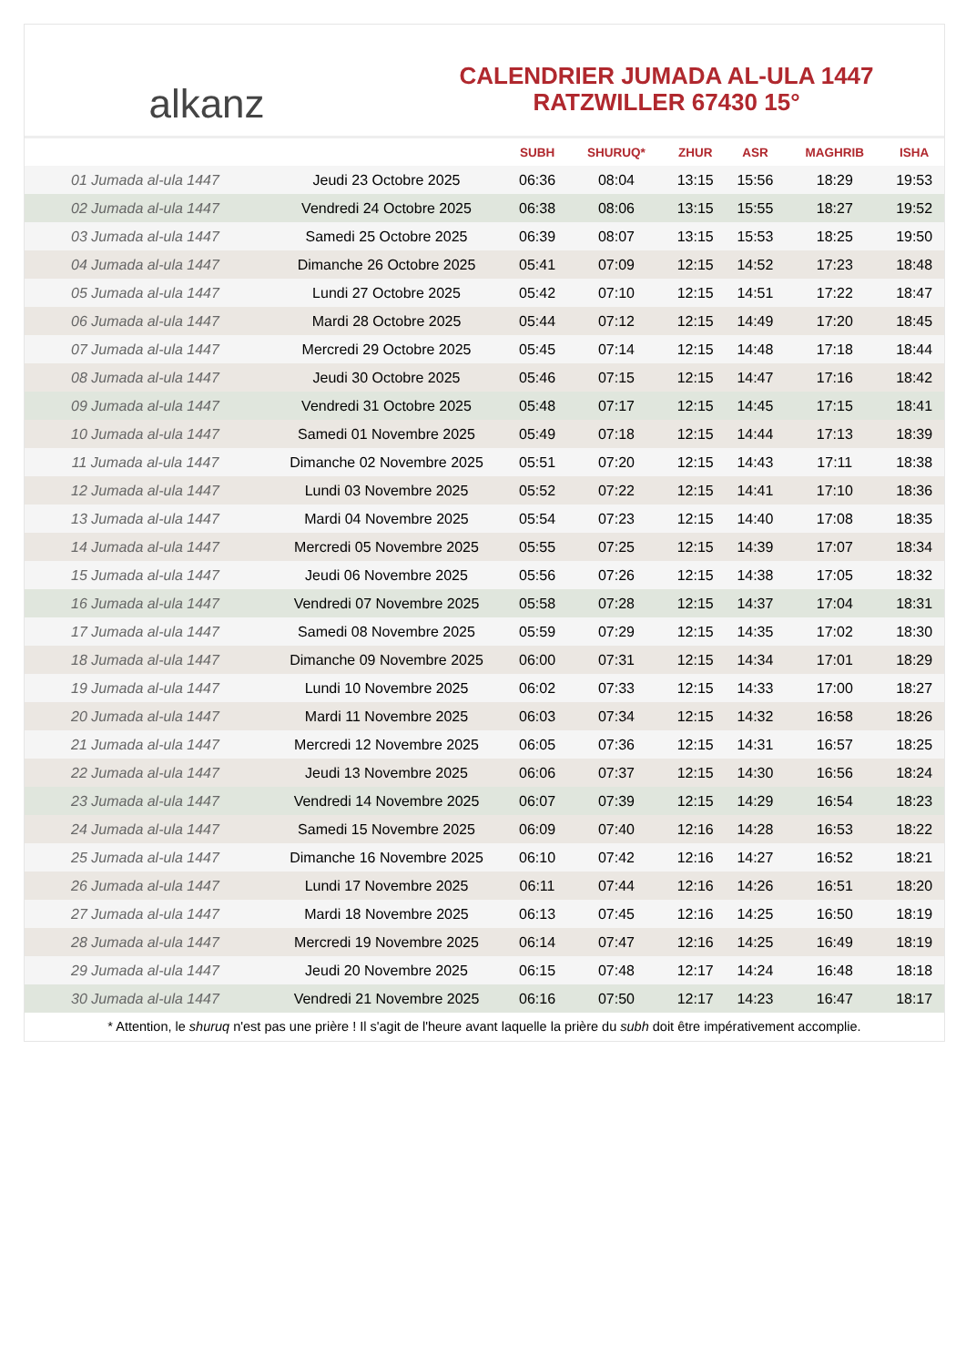alkanz
CALENDRIER JUMADA AL-ULA 1447
RATZWILLER 67430 15°
| | | SUBH | SHURUQ* | ZHUR | ASR | MAGHRIB | ISHA |
| --- | --- | --- | --- | --- | --- | --- | --- |
| 01 Jumada al-ula 1447 | Jeudi 23 Octobre 2025 | 06:36 | 08:04 | 13:15 | 15:56 | 18:29 | 19:53 |
| 02 Jumada al-ula 1447 | Vendredi 24 Octobre 2025 | 06:38 | 08:06 | 13:15 | 15:55 | 18:27 | 19:52 |
| 03 Jumada al-ula 1447 | Samedi 25 Octobre 2025 | 06:39 | 08:07 | 13:15 | 15:53 | 18:25 | 19:50 |
| 04 Jumada al-ula 1447 | Dimanche 26 Octobre 2025 | 05:41 | 07:09 | 12:15 | 14:52 | 17:23 | 18:48 |
| 05 Jumada al-ula 1447 | Lundi 27 Octobre 2025 | 05:42 | 07:10 | 12:15 | 14:51 | 17:22 | 18:47 |
| 06 Jumada al-ula 1447 | Mardi 28 Octobre 2025 | 05:44 | 07:12 | 12:15 | 14:49 | 17:20 | 18:45 |
| 07 Jumada al-ula 1447 | Mercredi 29 Octobre 2025 | 05:45 | 07:14 | 12:15 | 14:48 | 17:18 | 18:44 |
| 08 Jumada al-ula 1447 | Jeudi 30 Octobre 2025 | 05:46 | 07:15 | 12:15 | 14:47 | 17:16 | 18:42 |
| 09 Jumada al-ula 1447 | Vendredi 31 Octobre 2025 | 05:48 | 07:17 | 12:15 | 14:45 | 17:15 | 18:41 |
| 10 Jumada al-ula 1447 | Samedi 01 Novembre 2025 | 05:49 | 07:18 | 12:15 | 14:44 | 17:13 | 18:39 |
| 11 Jumada al-ula 1447 | Dimanche 02 Novembre 2025 | 05:51 | 07:20 | 12:15 | 14:43 | 17:11 | 18:38 |
| 12 Jumada al-ula 1447 | Lundi 03 Novembre 2025 | 05:52 | 07:22 | 12:15 | 14:41 | 17:10 | 18:36 |
| 13 Jumada al-ula 1447 | Mardi 04 Novembre 2025 | 05:54 | 07:23 | 12:15 | 14:40 | 17:08 | 18:35 |
| 14 Jumada al-ula 1447 | Mercredi 05 Novembre 2025 | 05:55 | 07:25 | 12:15 | 14:39 | 17:07 | 18:34 |
| 15 Jumada al-ula 1447 | Jeudi 06 Novembre 2025 | 05:56 | 07:26 | 12:15 | 14:38 | 17:05 | 18:32 |
| 16 Jumada al-ula 1447 | Vendredi 07 Novembre 2025 | 05:58 | 07:28 | 12:15 | 14:37 | 17:04 | 18:31 |
| 17 Jumada al-ula 1447 | Samedi 08 Novembre 2025 | 05:59 | 07:29 | 12:15 | 14:35 | 17:02 | 18:30 |
| 18 Jumada al-ula 1447 | Dimanche 09 Novembre 2025 | 06:00 | 07:31 | 12:15 | 14:34 | 17:01 | 18:29 |
| 19 Jumada al-ula 1447 | Lundi 10 Novembre 2025 | 06:02 | 07:33 | 12:15 | 14:33 | 17:00 | 18:27 |
| 20 Jumada al-ula 1447 | Mardi 11 Novembre 2025 | 06:03 | 07:34 | 12:15 | 14:32 | 16:58 | 18:26 |
| 21 Jumada al-ula 1447 | Mercredi 12 Novembre 2025 | 06:05 | 07:36 | 12:15 | 14:31 | 16:57 | 18:25 |
| 22 Jumada al-ula 1447 | Jeudi 13 Novembre 2025 | 06:06 | 07:37 | 12:15 | 14:30 | 16:56 | 18:24 |
| 23 Jumada al-ula 1447 | Vendredi 14 Novembre 2025 | 06:07 | 07:39 | 12:15 | 14:29 | 16:54 | 18:23 |
| 24 Jumada al-ula 1447 | Samedi 15 Novembre 2025 | 06:09 | 07:40 | 12:16 | 14:28 | 16:53 | 18:22 |
| 25 Jumada al-ula 1447 | Dimanche 16 Novembre 2025 | 06:10 | 07:42 | 12:16 | 14:27 | 16:52 | 18:21 |
| 26 Jumada al-ula 1447 | Lundi 17 Novembre 2025 | 06:11 | 07:44 | 12:16 | 14:26 | 16:51 | 18:20 |
| 27 Jumada al-ula 1447 | Mardi 18 Novembre 2025 | 06:13 | 07:45 | 12:16 | 14:25 | 16:50 | 18:19 |
| 28 Jumada al-ula 1447 | Mercredi 19 Novembre 2025 | 06:14 | 07:47 | 12:16 | 14:25 | 16:49 | 18:19 |
| 29 Jumada al-ula 1447 | Jeudi 20 Novembre 2025 | 06:15 | 07:48 | 12:17 | 14:24 | 16:48 | 18:18 |
| 30 Jumada al-ula 1447 | Vendredi 21 Novembre 2025 | 06:16 | 07:50 | 12:17 | 14:23 | 16:47 | 18:17 |
* Attention, le shuruq n'est pas une prière ! Il s'agit de l'heure avant laquelle la prière du subh doit être impérativement accomplie.